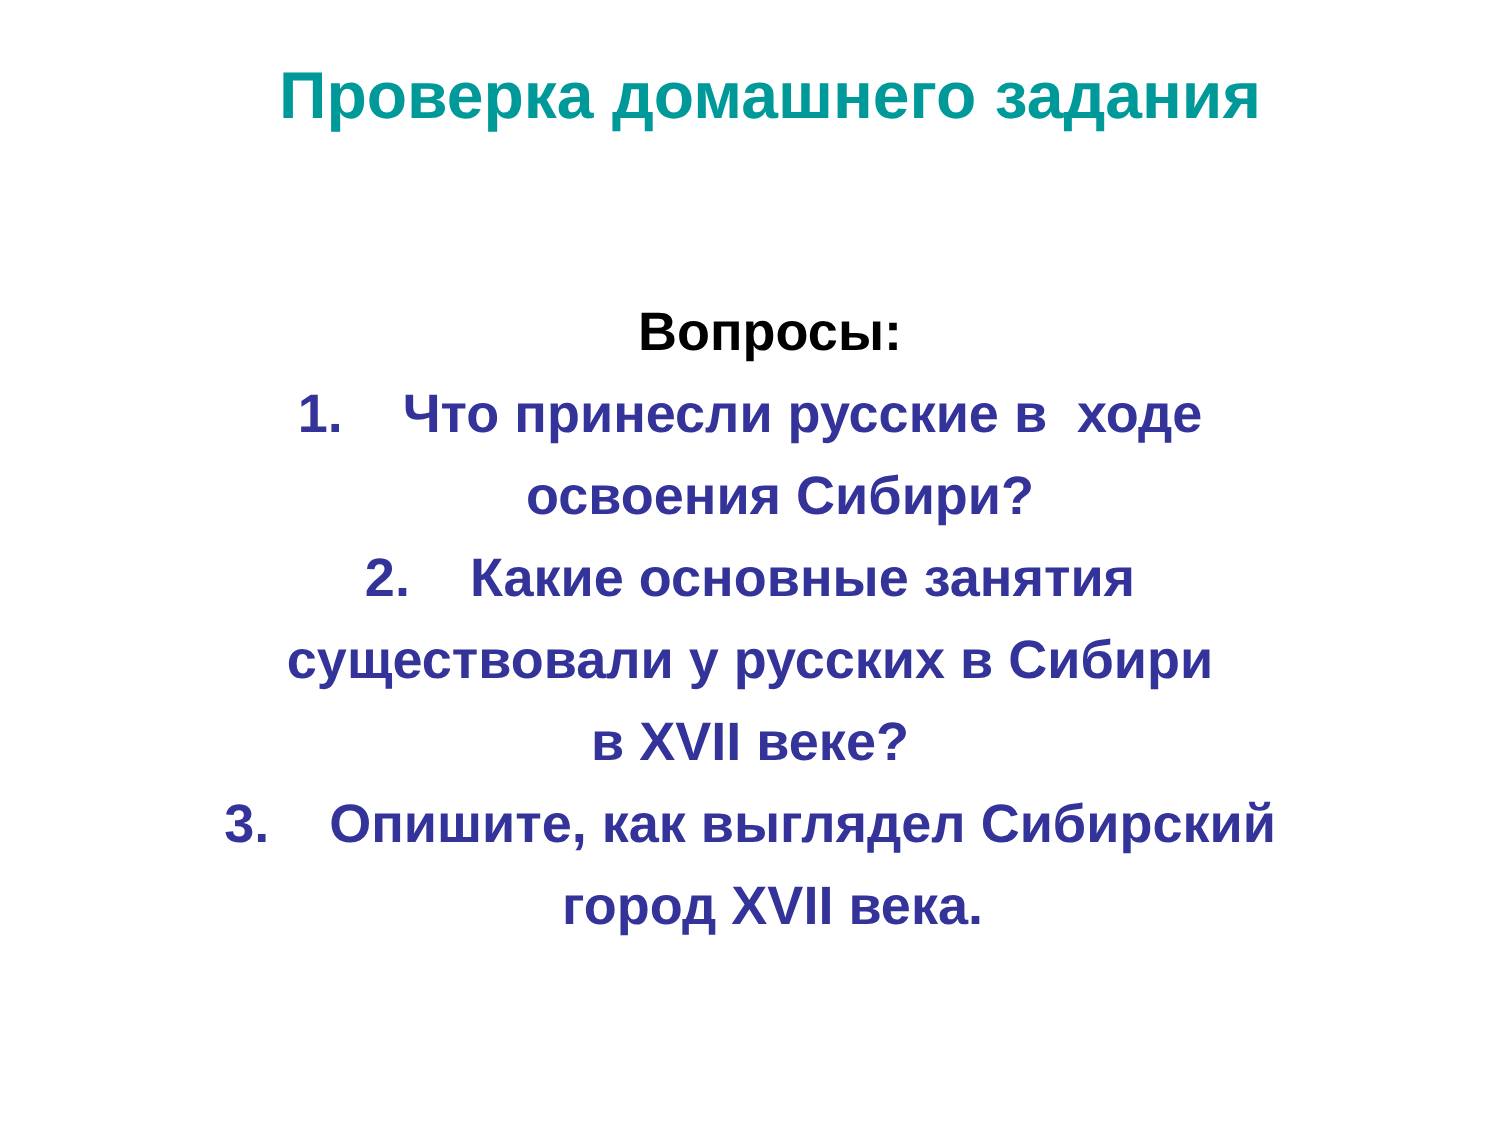Проверка домашнего задания
Вопросы:
1. Что принесли русские в ходе
освоения Сибири?
2. Какие основные занятия
существовали у русских в Сибири
в XVII веке?
3. Опишите, как выглядел Сибирский
город XVII века.